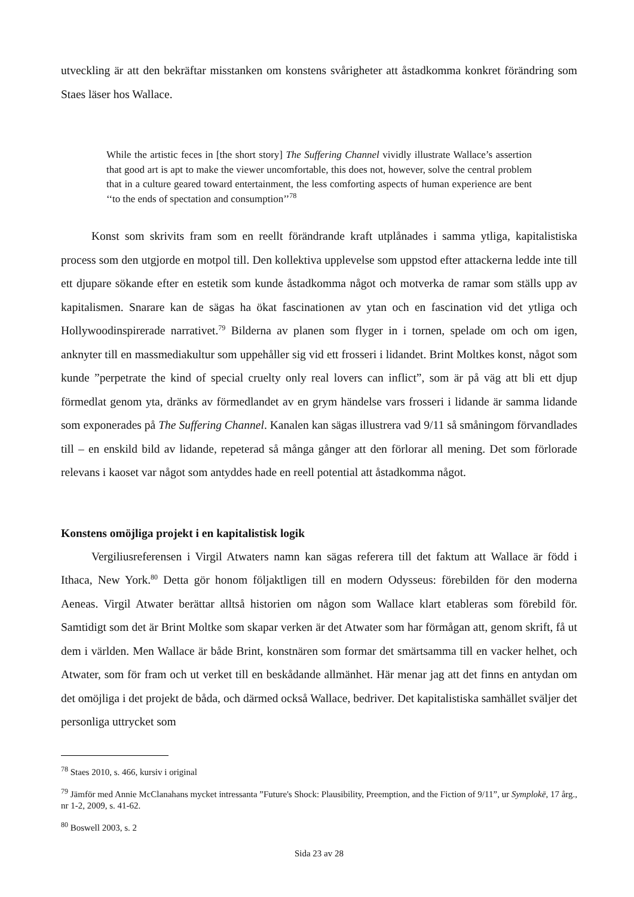utveckling är att den bekräftar misstanken om konstens svårigheter att åstadkomma konkret förändring som Staes läser hos Wallace.
While the artistic feces in [the short story] The Suffering Channel vividly illustrate Wallace’s assertion that good art is apt to make the viewer uncomfortable, this does not, however, solve the central problem that in a culture geared toward entertainment, the less comforting aspects of human experience are bent ‘‘to the ends of spectation and consumption’’<sup>78</sup>
Konst som skrivits fram som en reellt förändrande kraft utplånades i samma ytliga, kapitalistiska process som den utgjorde en motpol till. Den kollektiva upplevelse som uppstod efter attackerna ledde inte till ett djupare sökande efter en estetik som kunde åstadkomma något och motverka de ramar som ställs upp av kapitalismen. Snarare kan de sägas ha ökat fascinationen av ytan och en fascination vid det ytliga och Hollywoodinspirerade narrativet.<sup>79</sup> Bilderna av planen som flyger in i tornen, spelade om och om igen, anknyter till en massmediakultur som uppehåller sig vid ett frosseri i lidandet. Brint Moltkes konst, något som kunde ”perpetrate the kind of special cruelty only real lovers can inflict”, som är på väg att bli ett djup förmedlat genom yta, dränks av förmedlandet av en grym händelse vars frosseri i lidande är samma lidande som exponerades på The Suffering Channel. Kanalen kan sägas illustrera vad 9/11 så småningom förvandlades till – en enskild bild av lidande, repeterad så många gånger att den förlorar all mening. Det som förlorade relevans i kaoset var något som antyddes hade en reell potential att åstadkomma något.
Konstens omöjliga projekt i en kapitalistisk logik
Vergiliusreferensen i Virgil Atwaters namn kan sägas referera till det faktum att Wallace är född i Ithaca, New York.<sup>80</sup> Detta gör honom följaktligen till en modern Odysseus: förebilden för den moderna Aeneas. Virgil Atwater berättar alltså historien om någon som Wallace klart etableras som förebild för. Samtidigt som det är Brint Moltke som skapar verken är det Atwater som har förmågan att, genom skrift, få ut dem i världen. Men Wallace är både Brint, konstnären som formar det smärtsamma till en vacker helhet, och Atwater, som för fram och ut verket till en beskådande allmänhet. Här menar jag att det finns en antydan om det omöjliga i det projekt de båda, och därmed också Wallace, bedriver. Det kapitalistiska samhället sväljer det personliga uttrycket som
<sup>78</sup> Staes 2010, s. 466, kursiv i original
<sup>79</sup> Jämför med Annie McClanahans mycket intressanta ”Future's Shock: Plausibility, Preemption, and the Fiction of 9/11”, ur Symplokē, 17 årg., nr 1-2, 2009, s. 41-62.
<sup>80</sup> Boswell 2003, s. 2
Sida 23 av 28